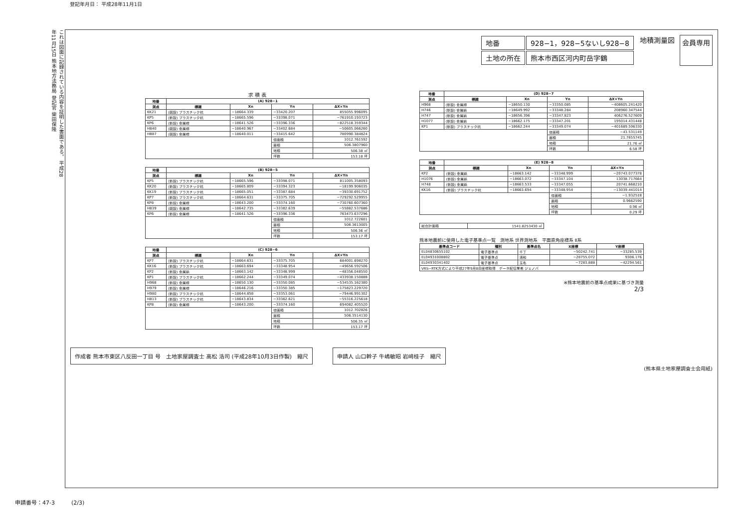登記年月日： 平成28年11月1日
これは図面に記録されている内容を証明した書面である。 平成28年11月15日 熊本地方法務局 登記官 柴田保隆
| 地番 | 928−1，928−5ないし928−8 |
| 土地の所在 | 熊本市西区河内町岳字鶴 |
地積測量図
会員専用
求 積 表
| 地番 | (A) 928−1 | | | |
| --- | --- | --- | --- | --- |
| 測点 | 標識 | Xn | Yn | ΔX×Yn |
| KK21 | (既設) プラスチック杭 | −18664.339 | −33420.207 | 855055.996095 |
| KP5 | (新設) プラスチック杭 | −18665.596 | −33398.071 | −761910.193723 |
| KP6 | (新設) 金属標 | −18641.526 | −33396.336 | −822518.359344 |
| H840 | (既設) 金属標 | −18640.967 | −33402.684 | −50605.066260 |
| H887 | (既設) 金属標 | −18640.011 | −33415.642 | 780990.384824 |
| | | | 倍面積 | 1012.761592 |
| | | | 面積 | 506.3807960 |
| | | | 地積 | 506.38 ㎡ |
| | | | 坪数 | 153.18 坪 |
| 地番 | (B) 928−5 | | | |
| --- | --- | --- | --- | --- |
| 測点 | 標識 | Xn | Yn | ΔX×Yn |
| KP5 | (新設) プラスチック杭 | −18665.596 | −33398.071 | 811005.358093 |
| KK20 | (新設) プラスチック杭 | −18665.809 | −33394.323 | −18199.906035 |
| KK19 | (新設) プラスチック杭 | −18665.051 | −33387.684 | −39330.691752 |
| KP7 | (新設) プラスチック杭 | −18664.631 | −33375.705 | −729292.529955 |
| KP8 | (新設) 金属標 | −18643.200 | −33374.160 | −730760.607360 |
| H839 | (既設) 金属標 | −18642.735 | −33382.639 | −55882.537686 |
| KP6 | (新設) 金属標 | −18641.526 | −33396.336 | 763473.637296 |
| | | | 倍面積 | 1012.722601 |
| | | | 面積 | 506.3613005 |
| | | | 地積 | 506.36 ㎡ |
| | | | 坪数 | 153.17 坪 |
| 地番 | (C) 928−6 | | | |
| --- | --- | --- | --- | --- |
| 測点 | 標識 | Xn | Yn | ΔX×Yn |
| KP7 | (新設) プラスチック杭 | −18664.631 | −33375.705 | 684001.698270 |
| KK16 | (新設) プラスチック杭 | −18663.694 | −33348.954 | −49656.592506 |
| KP2 | (新設) 金属鋲 | −18663.142 | −33348.999 | −48356.048550 |
| KP1 | (新設) プラスチック杭 | −18662.244 | −33349.074 | −433938.150888 |
| H968 | (新設) 金属標 | −18650.130 | −33350.085 | −534535.162380 |
| H979 | (新設) 金属標 | −18646.216 | −33350.385 | −175823.229720 |
| H980 | (新設) プラスチック杭 | −18644.858 | −33353.061 | −79446.991302 |
| H813 | (新設) プラスチック杭 | −18643.834 | −33362.621 | −55316.225618 |
| KP8 | (新設) 金属標 | −18643.200 | −33374.160 | 694082.405520 |
| | | | 倍面積 | 1012.702826 |
| | | | 面積 | 506.3514130 |
| | | | 地積 | 506.35 ㎡ |
| | | | 坪数 | 153.17 坪 |
| 地番 | (D) 928−7 | | | |
| --- | --- | --- | --- | --- |
| 測点 | 標識 | Xn | Yn | ΔX×Yn |
| H968 | (新設) 金属標 | −18650.130 | −33350.085 | −408605.241420 |
| H746 | (新設) 金属鋲 | −18649.992 | −33348.284 | 208960.347544 |
| H747 | (新設) 金属鋲 | −18656.396 | −33347.823 | 406276.527609 |
| H1077 | (新設) 金属鋲 | −18662.175 | −33347.201 | 195014.431448 |
| KP1 | (新設) プラスチック杭 | −18662.244 | −33349.074 | −401689.596330 |
| | | | 倍面積 | −43.531149 |
| | | | 面積 | 21.7655745 |
| | | | 地積 | 21.76 ㎡ |
| | | | 坪数 | 6.58 坪 |
| 地番 | (E) 928−8 | | | |
| --- | --- | --- | --- | --- |
| 測点 | 標識 | Xn | Yn | ΔX×Yn |
| KP2 | (新設) 金属鋲 | −18663.142 | −33348.999 | −20743.077378 |
| H1076 | (新設) 金属鋲 | −18663.072 | −33347.104 | 13038.717664 |
| H748 | (新設) 金属鋲 | −18663.533 | −33347.055 | 20741.668210 |
| KK16 | (新設) プラスチック杭 | −18663.694 | −33348.954 | −13039.441014 |
| | | | 倍面積 | −1.932518 |
| | | | 面積 | 0.9662590 |
| | | | 地積 | 0.96 ㎡ |
| | | | 坪数 | 0.29 坪 |
| 総合計面積 | 1541.8253430 ㎡ |
熊本地震前に使用した電子基準点一覧　測地系 世界測地系　平面直角座標系 Ⅱ系
| 基準点コード | 種別 | 基準点名 | X座標 | Y座標 |
| --- | --- | --- | --- | --- |
| EL04830655102 | 電子基準点 | 千丁 | −50242.741 | −33285.539 |
| EL04931008802 | 電子基準点 | 清和 | −28755.072 | 9306.176 |
| EL04930341402 | 電子基準点 | 玉名 | −7283.888 | −42294.561 |
| VRS−RTK方式により平成27年9月8日座標取得 データ配信業者 ジェノバ | | | | |
※熊本地震前の基準点成果に基づき測量
2/3
作成者 熊本市東区八反田一丁目 号　土地家屋調査士 高松 浩司 (平成28年10月3日作製)　縮尺
申請人 山口幹子 牛嶋敏昭 岩﨑桂子　縮尺
(熊本県土地家屋調査士会用紙)
申請番号：47-3　　　(2/3)